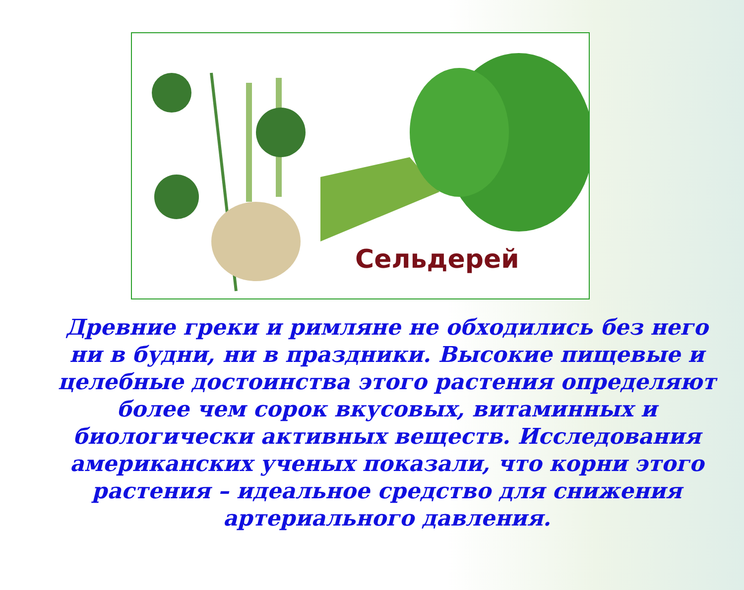Сельдерей
Древние греки и римляне не обходились без него ни в будни, ни в праздники. Высокие пищевые и целебные достоинства этого растения определяют более чем сорок вкусовых, витаминных и биологически активных веществ. Исследования американских ученых показали, что корни этого растения – идеальное средство для снижения артериального давления.